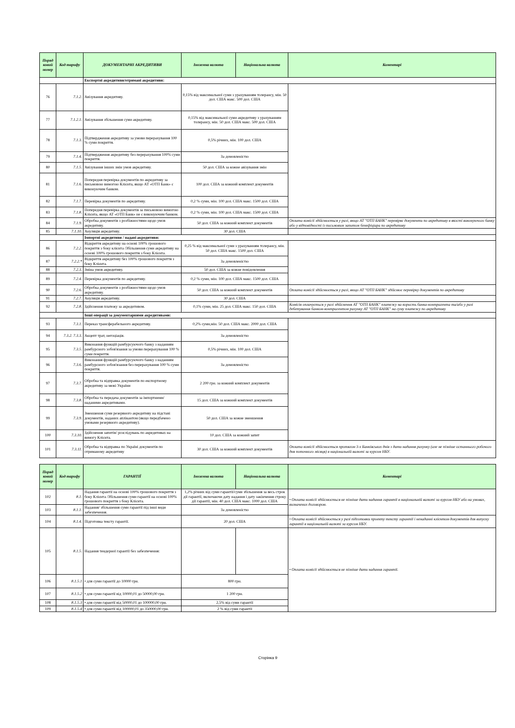| Поряд ковий номер | Код тарифу | ДОКУМЕНТАРНІ АКРЕДИТИВИ | Іноземна валюта | Національна валюта | Коментарі |
| --- | --- | --- | --- | --- | --- |
| | | Експортні акредитиви/отримані акредитиви: | | | |
| 76 | 7.1.2. | Авізування акредитиву. | 0,15% від максимальної суми з урахуванням толерансу, мін. 50 дол. США макс. 500 дол. США | | |
| 77 | 7.1.2.1. | Авізування збільшення суми акредитиву. | 0,15% від максимальної суми акредитиву з урахуванням толерансу, мін. 50 дол. США макс. 500 дол. США | | |
| 78 | 7.1.3. | Підтвердження акредитиву за умови перерахування 100 % суми покриття. | 0,5% річних, мін. 100 дол. США | | |
| 79 | 7.1.4. | Підтвердження акредитиву без перерахування 100% суми покриття. | За домовленістю | | |
| 80 | 7.1.5. | Авізування інших змін умов акредитиву. | 50 дол. США за кожне авізування змін | | |
| 81 | 7.1.6. | Попередня перевірка документів по акредитиву за письмовою вимогою Клієнта, якщо АТ «ОТП Банк» є виконуючим банком. | 100 дол. США за кожний комплект документів | | |
| 82 | 7.1.7. | Перевірка документів по акредитиву. | 0,2 % суми, мін. 100 дол. США макс. 1500 дол. США | | |
| 83 | 7.1.8. | Попередня перевірка документів за письмовою вимогою Клієнта, якщо АТ «ОТП Банк» не є виконуючим банком. | 0,2 % суми, мін. 100 дол. США макс. 1500 дол. США | | |
| 84 | 7.1.9. | Обробка документів з розбіжностями щодо умов акредитиву. | 50 дол. США за кожний комплект документів | | Оплата комісії здійснюється у разі, якщо АТ "ОТП БАНК" перевіряє документи по акредитиву в якості виконуючого банку або у відповідності із письмовим запитом бенефіціара по акредитиву |
| 85 | 7.1.10. | Ануляція акредитиву. | 30 дол. США | | |
| | | Імпортні акредитиви / надані акредитиви: | | | |
| 86 | 7.2.2. | Відкриття акредитиву на основі 100% грошового покриття з боку клієнта /Збільшення суми акредитиву на основі 100% грошового покриття з боку Клієнта. | 0,25 % від максимальної суми з урахуванням толерансу, мін. 50 дол. США макс. 1500 дол. США | | |
| 87 | 7.2.2.* | Відкриття акредитиву без 100% грошового покриття з боку Клієнта. | За домовленістю | | |
| 88 | 7.2.3. | Зміна умов акредитиву. | 50 дол. США за кожне повідомлення | | |
| 89 | 7.2.4. | Перевірка документів по акредитиву. | 0,2 % суми, мін. 100 дол. США макс. 1500 дол. США | | |
| 90 | 7.2.6. | Обробка документів з розбіжностями щодо умов акредитиву. | 50 дол. США за кожний комплект документів | | Оплата комісії здійснюється у разі, якщо АТ "ОТП БАНК" здійснює перевірку документів по акредитиву |
| 91 | 7.2.7. | Ануляція акредитиву. | 30 дол. США | | |
| 92 | 7.2.8. | Здійснення платежу за акредитивом. | 0,1% суми, мін. 25 дол. США макс. 150 дол. США | | Комісія оплачується у разі здійснення АТ "ОТП БАНК" платежу на користь банка-контрагента та/або у разі дебетування банком-контрагентом рахунку АТ "ОТП БАНК" на суму платежу по акредитиву |
| | | Інші операції за документарними акредитивами: | | | |
| 93 | 7.3.1. | Переказ трансферабельного акредитиву. | 0,2% суми,мін. 50 дол. США макс. 2000 дол. США | | |
| 94 | 7.3.2. 7.3.3. | Акцепт трат, негоціація. | За домовленістю | | |
| 95 | 7.3.5. | Виконання функцій рамбурсуючого банку з наданням рамбурсного зобов'язання за умови перерахування 100 % суми покриття. | 0,5% річних, мін. 100 дол. США | | |
| 96 | 7.3.6. | Виконання функцій рамбурсуючого банку з наданням рамбурсного зобов'язання без перерахування 100 % суми покриття. | За домовленістю | | |
| 97 | 7.3.7. | Обробка та відправка документів по експортному акредитиву за межі України | 2 200 грн. за кожний комплект документів | | |
| 98 | 7.3.8. | Обробка та передача документів за імпортними/наданими акредитивами. | 15 дол. США за кожний комплект документів | | |
| 99 | 7.3.9. | Зменшення суми резервного акредитиву на підставі документів, наданих аплікантом (якщо передбачено умовами резервного акредитиву). | 50 дол. США за кожне зменшення | | |
| 100 | 7.3.10. | Здійснення запитів/ розслідувань по акредитивах на вимогу Клієнта. | 10 дол. США за кожний запит | | |
| 101 | 7.3.11. | Обробка та відправка по Україні документів по отриманому акредитиву | 30 дол. США за кожний комплект документів | | Оплата комісії здійснюється протягом 3-х Банківських днів з дати надання рахунку (але не пізніше останнього робочого дня поточного місяця) в національній валюті за курсом НБУ. |
| Поряд ковий номер | Код тарифу | ГАРАНТІЇ | Іноземна валюта | Національна валюта | Коментарі |
| --- | --- | --- | --- | --- | --- |
| 102 | 8.1. | Надання гарантії на основі 100% грошового покриття з боку Клієнта /Збільшення суми гарантії на основі 100% грошового покриття з боку Клієнта. | 1,2% річних від суми гарантії/суми збільшення за весь строк дії гарантії, включаючи дату надання і дату закінчення строку дії гарантії, мін. 40 дол. США макс. 1000 дол. США | | • Оплата комісії здійснюється не пізніше дати надання гарантії в національній валюті за курсом НБУ або на умовах, визначених договором. |
| 103 | 8.1.1. | Надання/ збільшення суми гарантії під інші види забезпечення. | За домовленістю | | |
| 104 | 8.1.4. | Підготовка тексту гарантії. | 20 дол. США | | • Оплата комісії здійснюється у разі підготовки проекту тексту гарантії і ненаданні клієнтом документів для випуску гарантії в національній валюті за курсом НБУ. |
| 105 | 8.1.5. | Надання тендерної гарантії без забезпечення: | | | • Оплата комісії здійснюється не пізніше дати надання гарантії. |
| 106 | 8.1.5.1 | • для суми гарантії до 10000 грн. | 800 грн. | | |
| 107 | 8.1.5.2 | • для суми гарантії від 10000,01 до 50000,00 грн. | 1 200 грн. | | |
| 108 | 8.1.5.3 | • для суми гарантії від 50000,01 до 100000,00 грн. | 2,5% від суми гарантії | | |
| 109 | 8.1.5.4 | • для суми гарантії від 100000,01 до 350000,00 грн. | 2 % від суми гарантії | | |
Сторінка 9